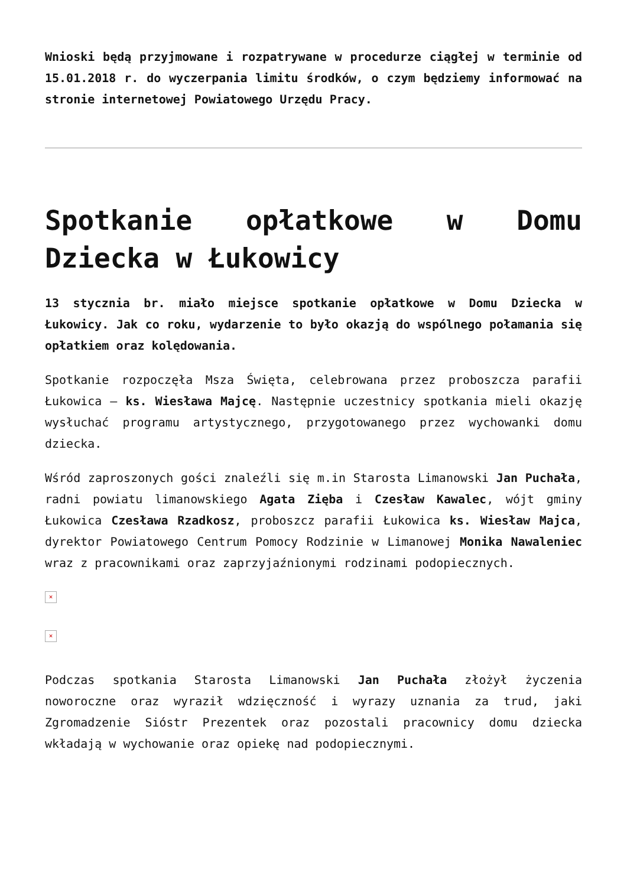Wnioski będą przyjmowane i rozpatrywane w procedurze ciągłej w terminie od 15.01.2018 r. do wyczerpania limitu środków, o czym będziemy informować na stronie internetowej Powiatowego Urzędu Pracy.
Spotkanie opłatkowe w Domu Dziecka w Łukowicy
13 stycznia br. miało miejsce spotkanie opłatkowe w Domu Dziecka w Łukowicy. Jak co roku, wydarzenie to było okazją do wspólnego połamania się opłatkiem oraz kolędowania.
Spotkanie rozpoczęła Msza Święta, celebrowana przez proboszcza parafii Łukowica – ks. Wiesława Majcę. Następnie uczestnicy spotkania mieli okazję wysłuchać programu artystycznego, przygotowanego przez wychowanki domu dziecka.
Wśród zaproszonych gości znaleźli się m.in Starosta Limanowski Jan Puchała, radni powiatu limanowskiego Agata Zięba i Czesław Kawalec, wójt gminy Łukowica Czesława Rzadkosz, proboszcz parafii Łukowica ks. Wiesław Majca, dyrektor Powiatowego Centrum Pomocy Rodzinie w Limanowej Monika Nawaleniec wraz z pracownikami oraz zaprzyjaźnionymi rodzinami podopiecznych.
×
×
Podczas spotkania Starosta Limanowski Jan Puchała złożył życzenia noworoczne oraz wyraził wdzięczność i wyrazy uznania za trud, jaki Zgromadzenie Sióstr Prezentek oraz pozostali pracownicy domu dziecka wkładają w wychowanie oraz opiekę nad podopiecznymi.